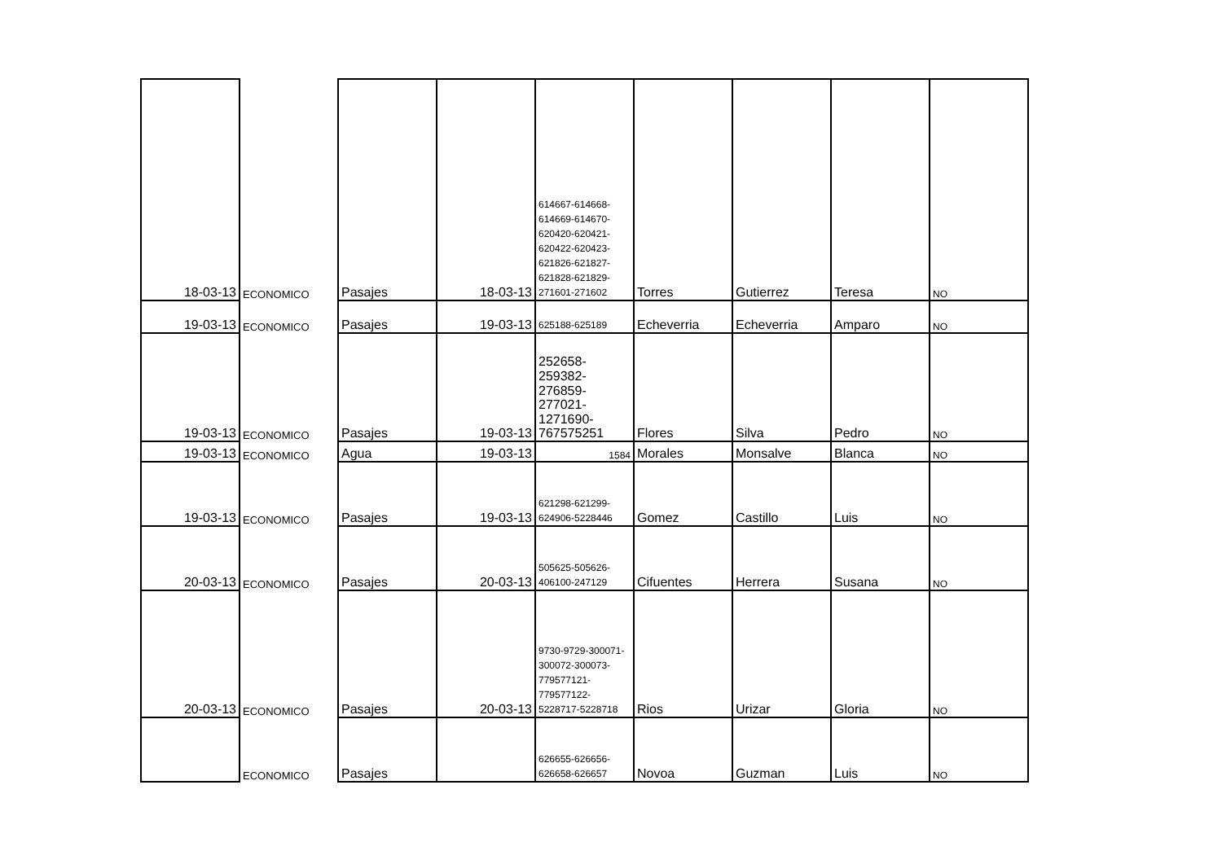| 18-03-13 | ECONOMICO | Pasajes | 18-03-13 | 614667-614668-614669-614670-620420-620421-620422-620423-621826-621827-621828-621829-271601-271602 | Torres | Gutierrez | Teresa | NO |
| 19-03-13 | ECONOMICO | Pasajes | 19-03-13 | 625188-625189 | Echeverria | Echeverria | Amparo | NO |
| 19-03-13 | ECONOMICO | Pasajes | 19-03-13 | 252658-259382-276859-277021-1271690-767575251 | Flores | Silva | Pedro | NO |
| 19-03-13 | ECONOMICO | Agua | 19-03-13 | 1584 | Morales | Monsalve | Blanca | NO |
| 19-03-13 | ECONOMICO | Pasajes | 19-03-13 | 621298-621299-624906-5228446 | Gomez | Castillo | Luis | NO |
| 20-03-13 | ECONOMICO | Pasajes | 20-03-13 | 505625-505626-406100-247129 | Cifuentes | Herrera | Susana | NO |
| 20-03-13 | ECONOMICO | Pasajes | 20-03-13 | 9730-9729-300071-300072-300073-779577121-779577122-5228717-5228718 | Rios | Urizar | Gloria | NO |
| | ECONOMICO | Pasajes | | 626655-626656-626658-626657 | Novoa | Guzman | Luis | NO |